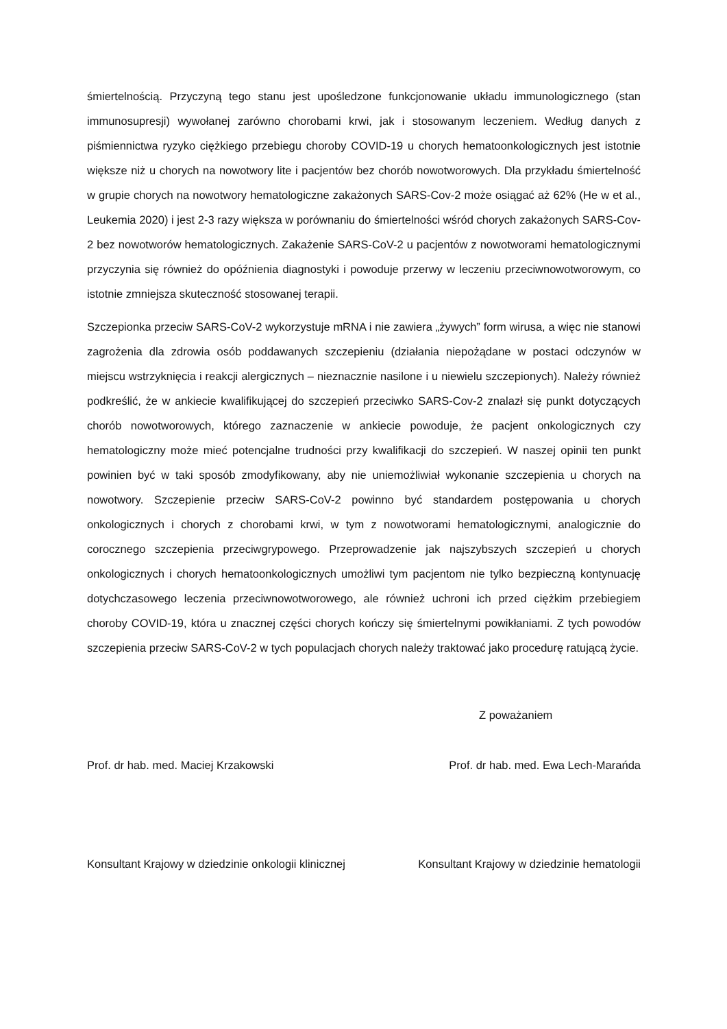śmiertelnością. Przyczyną tego stanu jest upośledzone funkcjonowanie układu immunologicznego (stan immunosupresji) wywołanej zarówno chorobami krwi, jak i stosowanym leczeniem. Według danych z piśmiennictwa ryzyko ciężkiego przebiegu choroby COVID-19 u chorych hematoonkologicznych jest istotnie większe niż u chorych na nowotwory lite i pacjentów bez chorób nowotworowych. Dla przykładu śmiertelność w grupie chorych na nowotwory hematologiczne zakażonych SARS-Cov-2 może osiągać aż 62% (He w et al., Leukemia 2020) i jest 2-3 razy większa w porównaniu do śmiertelności wśród chorych zakażonych SARS-Cov-2 bez nowotworów hematologicznych. Zakażenie SARS-CoV-2 u pacjentów z nowotworami hematologicznymi przyczynia się również do opóźnienia diagnostyki i powoduje przerwy w leczeniu przeciwnowotworowym, co istotnie zmniejsza skuteczność stosowanej terapii.
Szczepionka przeciw SARS-CoV-2 wykorzystuje mRNA i nie zawiera „żywych” form wirusa, a więc nie stanowi zagrożenia dla zdrowia osób poddawanych szczepieniu (działania niepożądane w postaci odczynów w miejscu wstrzyknięcia i reakcji alergicznych – nieznacznie nasilone i u niewielu szczepionych). Należy również podkreślić, że w ankiecie kwalifikującej do szczepień przeciwko SARS-Cov-2 znalazł się punkt dotyczących chorób nowotworowych, którego zaznaczenie w ankiecie powoduje, że pacjent onkologicznych czy hematologiczny może mieć potencjalne trudności przy kwalifikacji do szczepień. W naszej opinii ten punkt powinien być w taki sposób zmodyfikowany, aby nie uniemożliwiał wykonanie szczepienia u chorych na nowotwory. Szczepienie przeciw SARS-CoV-2 powinno być standardem postępowania u chorych onkologicznych i chorych z chorobami krwi, w tym z nowotworami hematologicznymi, analogicznie do corocznego szczepienia przeciwgrypowego. Przeprowadzenie jak najszybszych szczepień u chorych onkologicznych i chorych hematoonkologicznych umożliwi tym pacjentom nie tylko bezpieczną kontynuację dotychczasowego leczenia przeciwnowotworowego, ale również uchroni ich przed ciężkim przebiegiem choroby COVID-19, która u znacznej części chorych kończy się śmiertelnymi powikłaniami. Z tych powodów szczepienia przeciw SARS-CoV-2 w tych populacjach chorych należy traktować jako procedurę ratującą życie.
Z poważaniem
Prof. dr hab. med. Maciej Krzakowski Prof. dr hab. med. Ewa Lech-Marańda
Konsultant Krajowy w dziedzinie onkologii klinicznej Konsultant Krajowy w dziedzinie hematologii